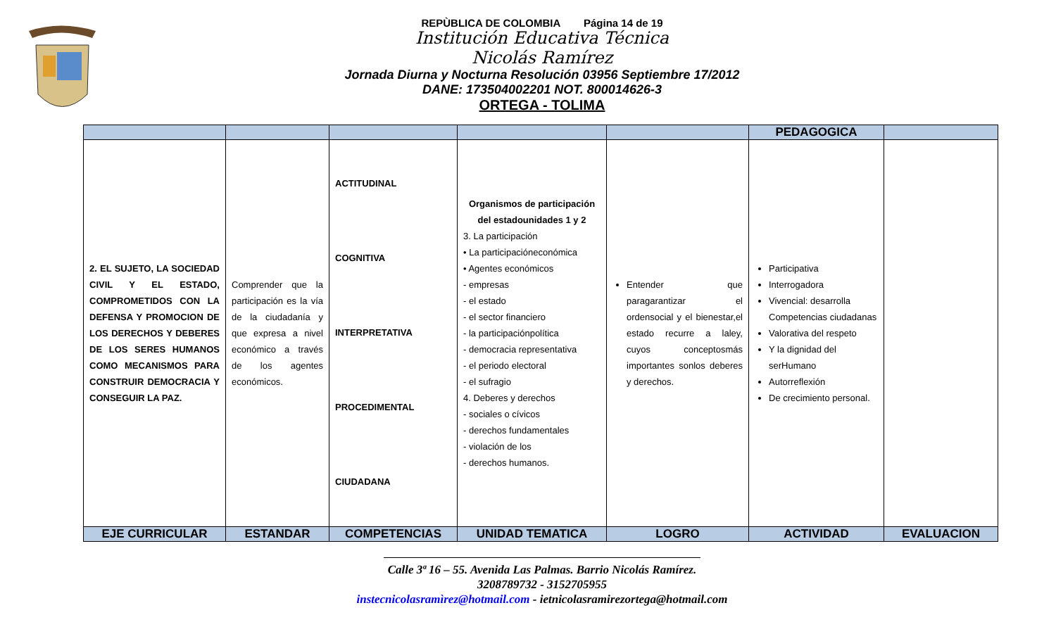REPÙBLICA DE COLOMBIA Página 14 de 19
Institución Educativa Técnica
Nicolás Ramírez
Jornada Diurna y Nocturna Resolución 03956 Septiembre 17/2012
DANE: 173504002201 NOT. 800014626-3
ORTEGA - TOLIMA
| | | | | | PEDAGOGICA | |
| --- | --- | --- | --- | --- | --- | --- |
| 2. EL SUJETO, LA SOCIEDAD CIVIL Y EL ESTADO, COMPROMETIDOS CON LA DEFENSA Y PROMOCION DE LOS DERECHOS Y DEBERES DE LOS SERES HUMANOS COMO MECANISMOS PARA CONSTRUIR DEMOCRACIA Y CONSEGUIR LA PAZ. | Comprender que la participación es la vía de la ciudadanía y que expresa a nivel económico a través de los agentes económicos. | ACTITUDINAL COGNITIVA INTERPRETATIVA PROCEDIMENTAL CIUDADANA | Organismos de participación del estadounidades 1 y 2 3. La participación • La participacióneconómica • Agentes económicos - empresas - el estado - el sector financiero - la participaciónpolítica - democracia representativa - el periodo electoral - el sufragio 4. Deberes y derechos - sociales o cívicos - derechos fundamentales - violación de los - derechos humanos. | Entender que paragarantizar el ordensocial y el bienestar,el estado recurre a laley, cuyos conceptosmás importantes sonlos deberes y derechos. | Participativa Interrogadora Vivencial: desarrolla Competencias ciudadanas Valorativa del respeto Y la dignidad del serHumano Autorreflexión De crecimiento personal. | |
| EJE CURRICULAR | ESTANDAR | COMPETENCIAS | UNIDAD TEMATICA | LOGRO | ACTIVIDAD | EVALUACION |
Calle 3ª 16 – 55. Avenida Las Palmas. Barrio Nicolás Ramírez.
3208789732 - 3152705955
instecnicolasramìrez@hotmail.com - ietnicolasramirezortega@hotmail.com